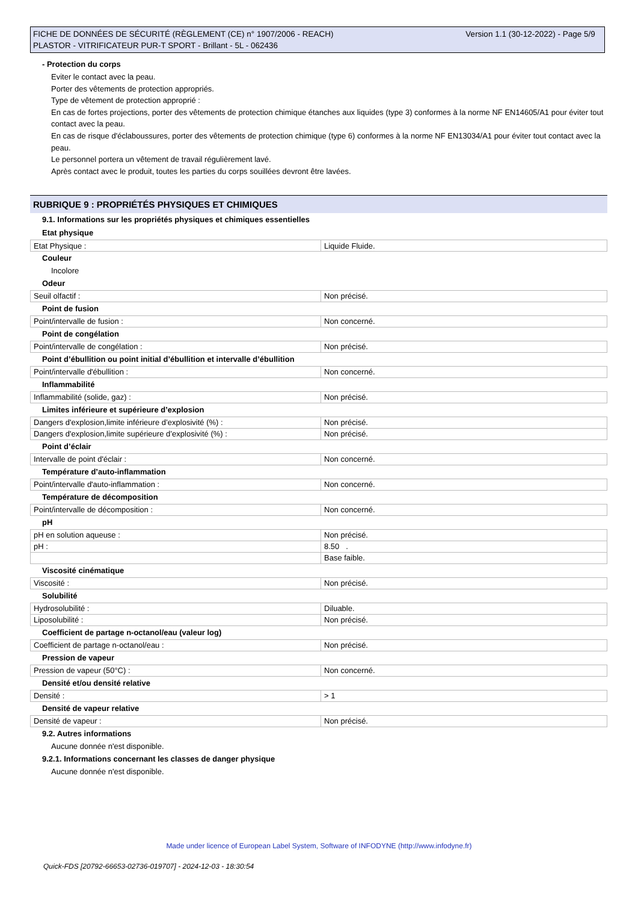FICHE DE DONNÉES DE SÉCURITÉ (RÈGLEMENT (CE) n° 1907/2006 - REACH)
PLASTOR - VITRIFICATEUR PUR-T SPORT - Brillant - 5L - 062436
Version 1.1 (30-12-2022) - Page 5/9
- Protection du corps
Eviter le contact avec la peau.
Porter des vêtements de protection appropriés.
Type de vêtement de protection approprié :
En cas de fortes projections, porter des vêtements de protection chimique étanches aux liquides (type 3) conformes à la norme NF EN14605/A1 pour éviter tout contact avec la peau.
En cas de risque d'éclaboussures, porter des vêtements de protection chimique (type 6) conformes à la norme NF EN13034/A1 pour éviter tout contact avec la peau.
Le personnel portera un vêtement de travail régulièrement lavé.
Après contact avec le produit, toutes les parties du corps souillées devront être lavées.
RUBRIQUE 9 : PROPRIÉTÉS PHYSIQUES ET CHIMIQUES
9.1. Informations sur les propriétés physiques et chimiques essentielles
Etat physique
| Etat Physique : | Liquide Fluide. |
Couleur
Incolore
Odeur
| Seuil olfactif : | Non précisé. |
Point de fusion
| Point/intervalle de fusion : | Non concerné. |
Point de congélation
| Point/intervalle de congélation : | Non précisé. |
Point d’ébullition ou point initial d’ébullition et intervalle d’ébullition
| Point/intervalle d'ébullition : | Non concerné. |
Inflammabilité
| Inflammabilité (solide, gaz) : | Non précisé. |
Limites inférieure et supérieure d’explosion
| Dangers d'explosion,limite inférieure d’explosivité (%) : | Non précisé. |
| Dangers d'explosion,limite supérieure d’explosivité (%) : | Non précisé. |
Point d’éclair
| Intervalle de point d'éclair : | Non concerné. |
Température d’auto-inflammation
| Point/intervalle d'auto-inflammation : | Non concerné. |
Température de décomposition
| Point/intervalle de décomposition : | Non concerné. |
pH
| pH en solution aqueuse : | Non précisé. |
| pH : | 8.50 . |
| | Base faible. |
Viscosité cinématique
| Viscosité : | Non précisé. |
Solubilité
| Hydrosolubilité : | Diluable. |
| Liposolubilité : | Non précisé. |
Coefficient de partage n-octanol/eau (valeur log)
| Coefficient de partage n-octanol/eau : | Non précisé. |
Pression de vapeur
| Pression de vapeur (50°C) : | Non concerné. |
Densité et/ou densité relative
| Densité : | > 1 |
Densité de vapeur relative
| Densité de vapeur : | Non précisé. |
9.2. Autres informations
Aucune donnée n'est disponible.
9.2.1. Informations concernant les classes de danger physique
Aucune donnée n'est disponible.
Made under licence of European Label System, Software of INFODYNE (http://www.infodyne.fr)
Quick-FDS [20792-66653-02736-019707] - 2024-12-03 - 18:30:54